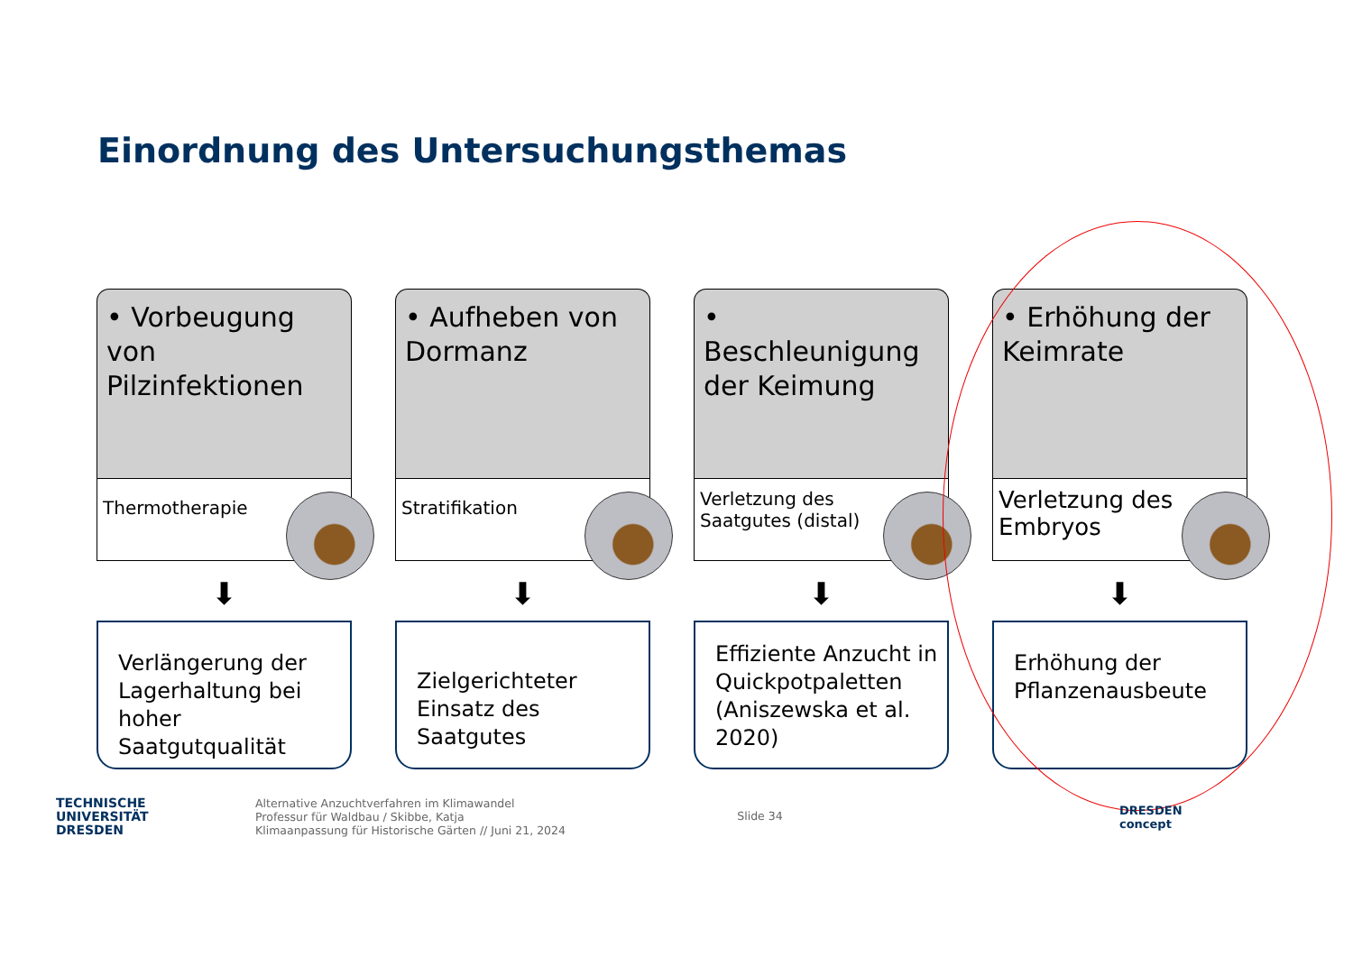Einordnung des Untersuchungsthemas
• Vorbeugung von Pilzinfektionen
Thermotherapie
⬇
Verlängerung der Lagerhaltung bei hoher Saatgutqualität
• Aufheben von Dormanz
Stratifikation
⬇
Zielgerichteter Einsatz des Saatgutes
• Beschleunigung der Keimung
Verletzung des Saatgutes (distal)
⬇
Effiziente Anzucht in Quickpotpaletten (Aniszewska et al. 2020)
• Erhöhung der Keimrate
Verletzung des Embryos
⬇
Erhöhung der Pflanzenausbeute
TECHNISCHE
UNIVERSITÄT
DRESDEN
Alternative Anzuchtverfahren im Klimawandel
Professur für Waldbau / Skibbe, Katja
Klimaanpassung für Historische Gärten // Juni 21, 2024
Slide 34
DRESDEN
concept